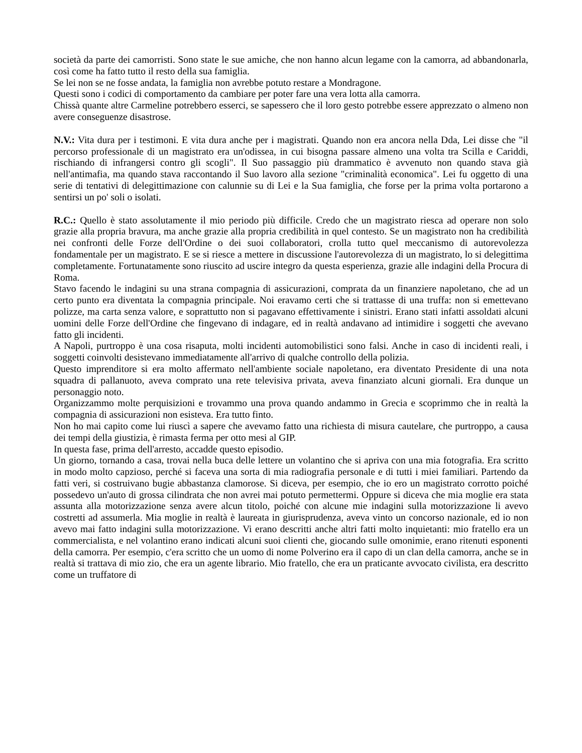società da parte dei camorristi. Sono state le sue amiche, che non hanno alcun legame con la camorra, ad abbandonarla, così come ha fatto tutto il resto della sua famiglia.
Se lei non se ne fosse andata, la famiglia non avrebbe potuto restare a Mondragone.
Questi sono i codici di comportamento da cambiare per poter fare una vera lotta alla camorra.
Chissà quante altre Carmeline potrebbero esserci, se sapessero che il loro gesto potrebbe essere apprezzato o almeno non avere conseguenze disastrose.
N.V.: Vita dura per i testimoni. E vita dura anche per i magistrati. Quando non era ancora nella Dda, Lei disse che "il percorso professionale di un magistrato era un'odissea, in cui bisogna passare almeno una volta tra Scilla e Cariddi, rischiando di infrangersi contro gli scogli". Il Suo passaggio più drammatico è avvenuto non quando stava già nell'antimafia, ma quando stava raccontando il Suo lavoro alla sezione "criminalità economica". Lei fu oggetto di una serie di tentativi di delegittimazione con calunnie su di Lei e la Sua famiglia, che forse per la prima volta portarono a sentirsi un po' soli o isolati.
R.C.: Quello è stato assolutamente il mio periodo più difficile. Credo che un magistrato riesca ad operare non solo grazie alla propria bravura, ma anche grazie alla propria credibilità in quel contesto. Se un magistrato non ha credibilità nei confronti delle Forze dell'Ordine o dei suoi collaboratori, crolla tutto quel meccanismo di autorevolezza fondamentale per un magistrato. E se si riesce a mettere in discussione l'autorevolezza di un magistrato, lo si delegittima completamente. Fortunatamente sono riuscito ad uscire integro da questa esperienza, grazie alle indagini della Procura di Roma.
Stavo facendo le indagini su una strana compagnia di assicurazioni, comprata da un finanziere napoletano, che ad un certo punto era diventata la compagnia principale. Noi eravamo certi che si trattasse di una truffa: non si emettevano polizze, ma carta senza valore, e soprattutto non si pagavano effettivamente i sinistri. Erano stati infatti assoldati alcuni uomini delle Forze dell'Ordine che fingevano di indagare, ed in realtà andavano ad intimidire i soggetti che avevano fatto gli incidenti.
A Napoli, purtroppo è una cosa risaputa, molti incidenti automobilistici sono falsi. Anche in caso di incidenti reali, i soggetti coinvolti desistevano immediatamente all'arrivo di qualche controllo della polizia.
Questo imprenditore si era molto affermato nell'ambiente sociale napoletano, era diventato Presidente di una nota squadra di pallanuoto, aveva comprato una rete televisiva privata, aveva finanziato alcuni giornali. Era dunque un personaggio noto.
Organizzammo molte perquisizioni e trovammo una prova quando andammo in Grecia e scoprimmo che in realtà la compagnia di assicurazioni non esisteva. Era tutto finto.
Non ho mai capito come lui riuscì a sapere che avevamo fatto una richiesta di misura cautelare, che purtroppo, a causa dei tempi della giustizia, è rimasta ferma per otto mesi al GIP.
In questa fase, prima dell'arresto, accadde questo episodio.
Un giorno, tornando a casa, trovai nella buca delle lettere un volantino che si apriva con una mia fotografia. Era scritto in modo molto capzioso, perché si faceva una sorta di mia radiografia personale e di tutti i miei familiari. Partendo da fatti veri, si costruivano bugie abbastanza clamorose. Si diceva, per esempio, che io ero un magistrato corrotto poiché possedevo un'auto di grossa cilindrata che non avrei mai potuto permettermi. Oppure si diceva che mia moglie era stata assunta alla motorizzazione senza avere alcun titolo, poiché con alcune mie indagini sulla motorizzazione li avevo costretti ad assumerla. Mia moglie in realtà è laureata in giurisprudenza, aveva vinto un concorso nazionale, ed io non avevo mai fatto indagini sulla motorizzazione. Vi erano descritti anche altri fatti molto inquietanti: mio fratello era un commercialista, e nel volantino erano indicati alcuni suoi clienti che, giocando sulle omonimie, erano ritenuti esponenti della camorra. Per esempio, c'era scritto che un uomo di nome Polverino era il capo di un clan della camorra, anche se in realtà si trattava di mio zio, che era un agente librario. Mio fratello, che era un praticante avvocato civilista, era descritto come un truffatore di